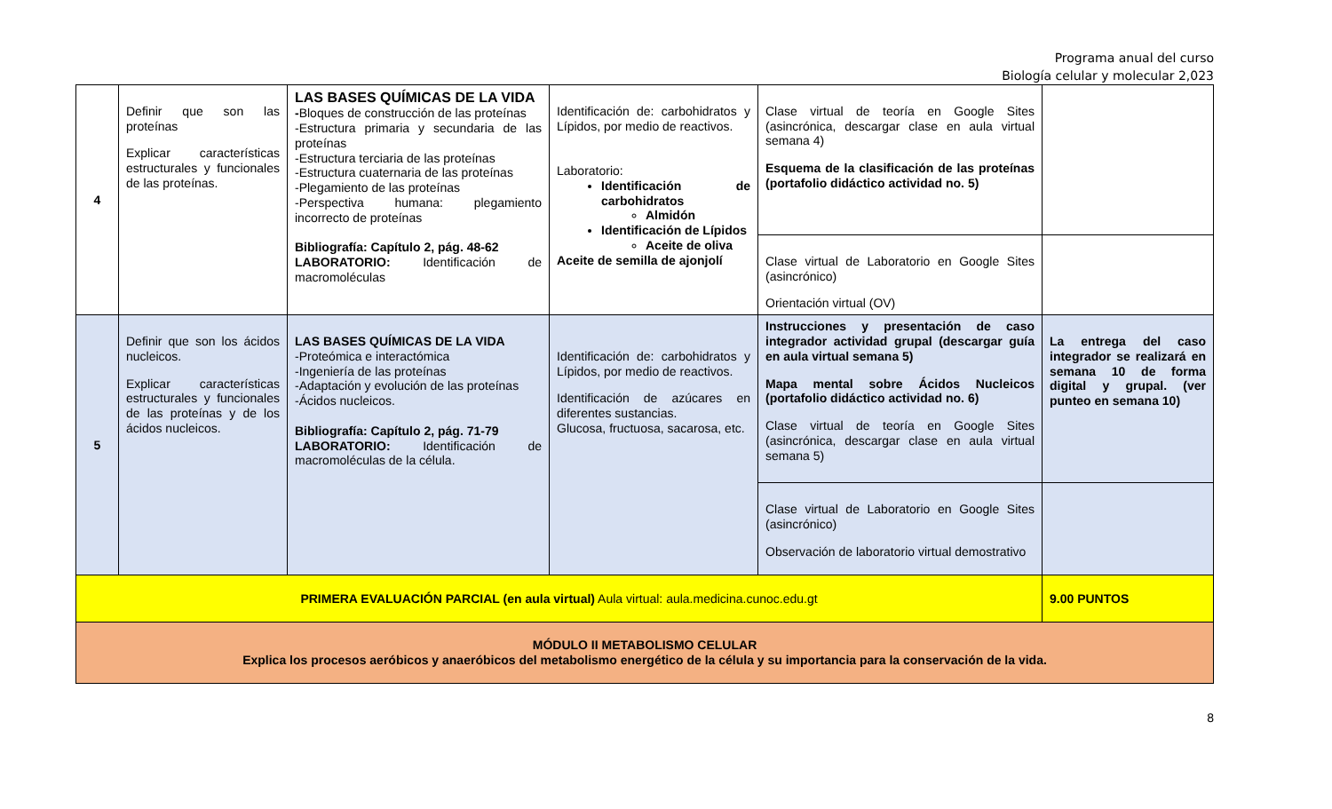Programa anual del curso
Biología celular y molecular 2,023
| 4 | Definir que son las proteínas Explicar características estructurales y funcionales de las proteínas. | LAS BASES QUÍMICAS DE LA VIDA - Bloques de construcción de las proteínas -Estructura primaria y secundaria de las proteínas -Estructura terciaria de las proteínas -Estructura cuaternaria de las proteínas -Plegamiento de las proteínas -Perspectiva humana: plegamiento incorrecto de proteínas Bibliografía: Capítulo 2, pág. 48-62 LABORATORIO: Identificación de macromoléculas | Identificación de: carbohidratos y Lípidos, por medio de reactivos. Laboratorio: Identificación de carbohidratos Almidón Identificación de Lípidos Aceite de oliva Aceite de semilla de ajonjolí | Clase virtual de teoría en Google Sites (asincrónica, descargar clase en aula virtual semana 4) Esquema de la clasificación de las proteínas (portafolio didáctico actividad no. 5) | |
| | | | | Clase virtual de Laboratorio en Google Sites (asincrónico) Orientación virtual (OV) | |
| 5 | Definir que son los ácidos nucleicos. Explicar características estructurales y funcionales de las proteínas y de los ácidos nucleicos. | LAS BASES QUÍMICAS DE LA VIDA -Proteómica e interactómica -Ingeniería de las proteínas -Adaptación y evolución de las proteínas -Ácidos nucleicos. Bibliografía: Capítulo 2, pág. 71-79 LABORATORIO: Identificación de macromoléculas de la célula. | Identificación de: carbohidratos y Lípidos, por medio de reactivos. Identificación de azúcares en diferentes sustancias. Glucosa, fructuosa, sacarosa, etc. | Instrucciones y presentación de caso integrador actividad grupal (descargar guía en aula virtual semana 5) Mapa mental sobre Ácidos Nucleicos (portafolio didáctico actividad no. 6) Clase virtual de teoría en Google Sites (asincrónica, descargar clase en aula virtual semana 5) | La entrega del caso integrador se realizará en semana 10 de forma digital y grupal. (ver punteo en semana 10) |
| | | | | Clase virtual de Laboratorio en Google Sites (asincrónico) Observación de laboratorio virtual demostrativo | |
| PRIMERA EVALUACIÓN PARCIAL (en aula virtual) Aula virtual: aula.medicina.cunoc.edu.gt | | | | | 9.00 PUNTOS |
| MÓDULO II METABOLISMO CELULAR Explica los procesos aeróbicos y anaeróbicos del metabolismo energético de la célula y su importancia para la conservación de la vida. | | | | | |
8